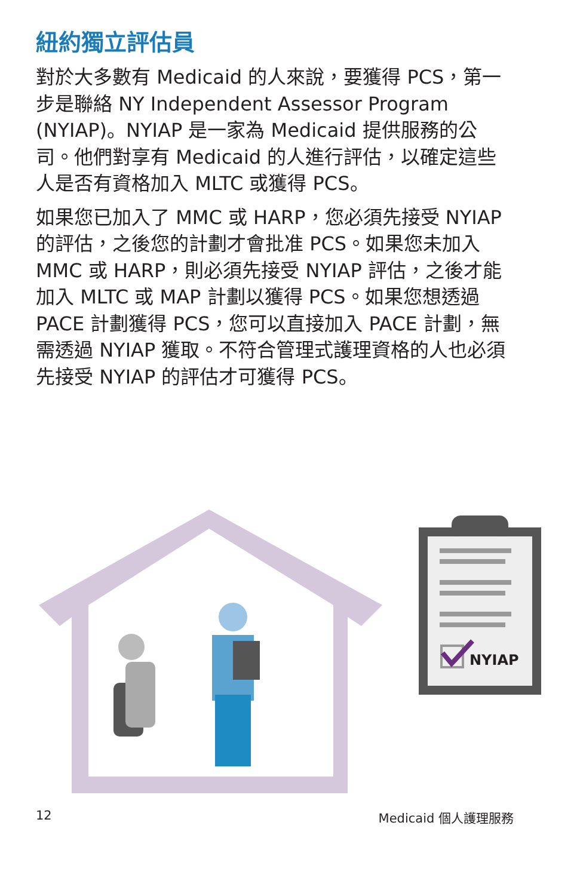紐約獨立評估員
對於大多數有 Medicaid 的人來說，要獲得 PCS，第一步是聯絡 NY Independent Assessor Program (NYIAP)。NYIAP 是一家為 Medicaid 提供服務的公司。他們對享有 Medicaid 的人進行評估，以確定這些人是否有資格加入 MLTC 或獲得 PCS。
如果您已加入了 MMC 或 HARP，您必須先接受 NYIAP 的評估，之後您的計劃才會批准 PCS。如果您未加入 MMC 或 HARP，則必須先接受 NYIAP 評估，之後才能加入 MLTC 或 MAP 計劃以獲得 PCS。如果您想透過 PACE 計劃獲得 PCS，您可以直接加入 PACE 計劃，無需透過 NYIAP 獲取。不符合管理式護理資格的人也必須先接受 NYIAP 的評估才可獲得 PCS。
NYIAP
12 Medicaid 個人護理服務